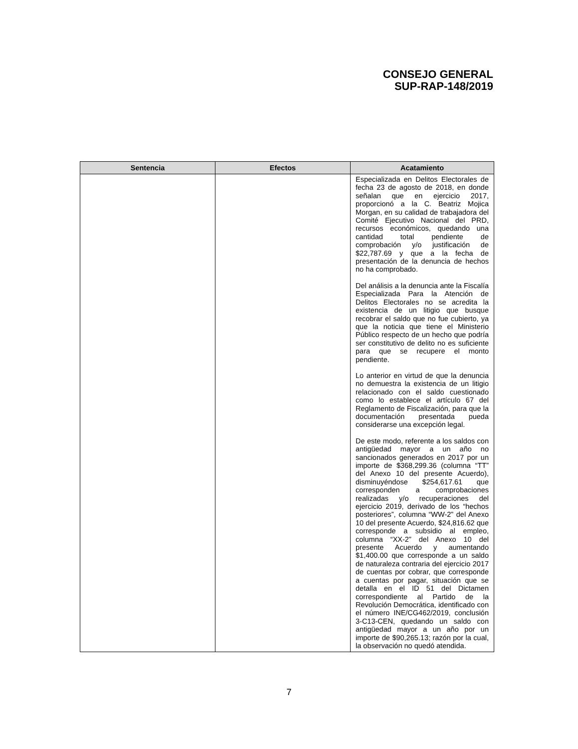CONSEJO GENERAL
SUP-RAP-148/2019
| Sentencia | Efectos | Acatamiento |
| --- | --- | --- |
| | | Especializada en Delitos Electorales de fecha 23 de agosto de 2018, en donde señalan que en ejercicio 2017, proporcionó a la C. Beatriz Mojica Morgan, en su calidad de trabajadora del Comité Ejecutivo Nacional del PRD, recursos económicos, quedando una cantidad total pendiente de comprobación y/o justificación de $22,787.69 y que a la fecha de presentación de la denuncia de hechos no ha comprobado. Del análisis a la denuncia ante la Fiscalía Especializada Para la Atención de Delitos Electorales no se acredita la existencia de un litigio que busque recobrar el saldo que no fue cubierto, ya que la noticia que tiene el Ministerio Público respecto de un hecho que podría ser constitutivo de delito no es suficiente para que se recupere el monto pendiente. Lo anterior en virtud de que la denuncia no demuestra la existencia de un litigio relacionado con el saldo cuestionado como lo establece el artículo 67 del Reglamento de Fiscalización, para que la documentación presentada pueda considerarse una excepción legal. De este modo, referente a los saldos con antigüedad mayor a un año no sancionados generados en 2017 por un importe de $368,299.36 (columna “TT” del Anexo 10 del presente Acuerdo), disminuyéndose $254,617.61 que corresponden a comprobaciones realizadas y/o recuperaciones del ejercicio 2019, derivado de los “hechos posteriores”, columna “WW-2” del Anexo 10 del presente Acuerdo, $24,816.62 que corresponde a subsidio al empleo, columna “XX-2” del Anexo 10 del presente Acuerdo y aumentando $1,400.00 que corresponde a un saldo de naturaleza contraria del ejercicio 2017 de cuentas por cobrar, que corresponde a cuentas por pagar, situación que se detalla en el ID 51 del Dictamen correspondiente al Partido de la Revolución Democrática, identificado con el número INE/CG462/2019, conclusión 3-C13-CEN, quedando un saldo con antigüedad mayor a un año por un importe de $90,265.13; razón por la cual, la observación no quedó atendida. |
7